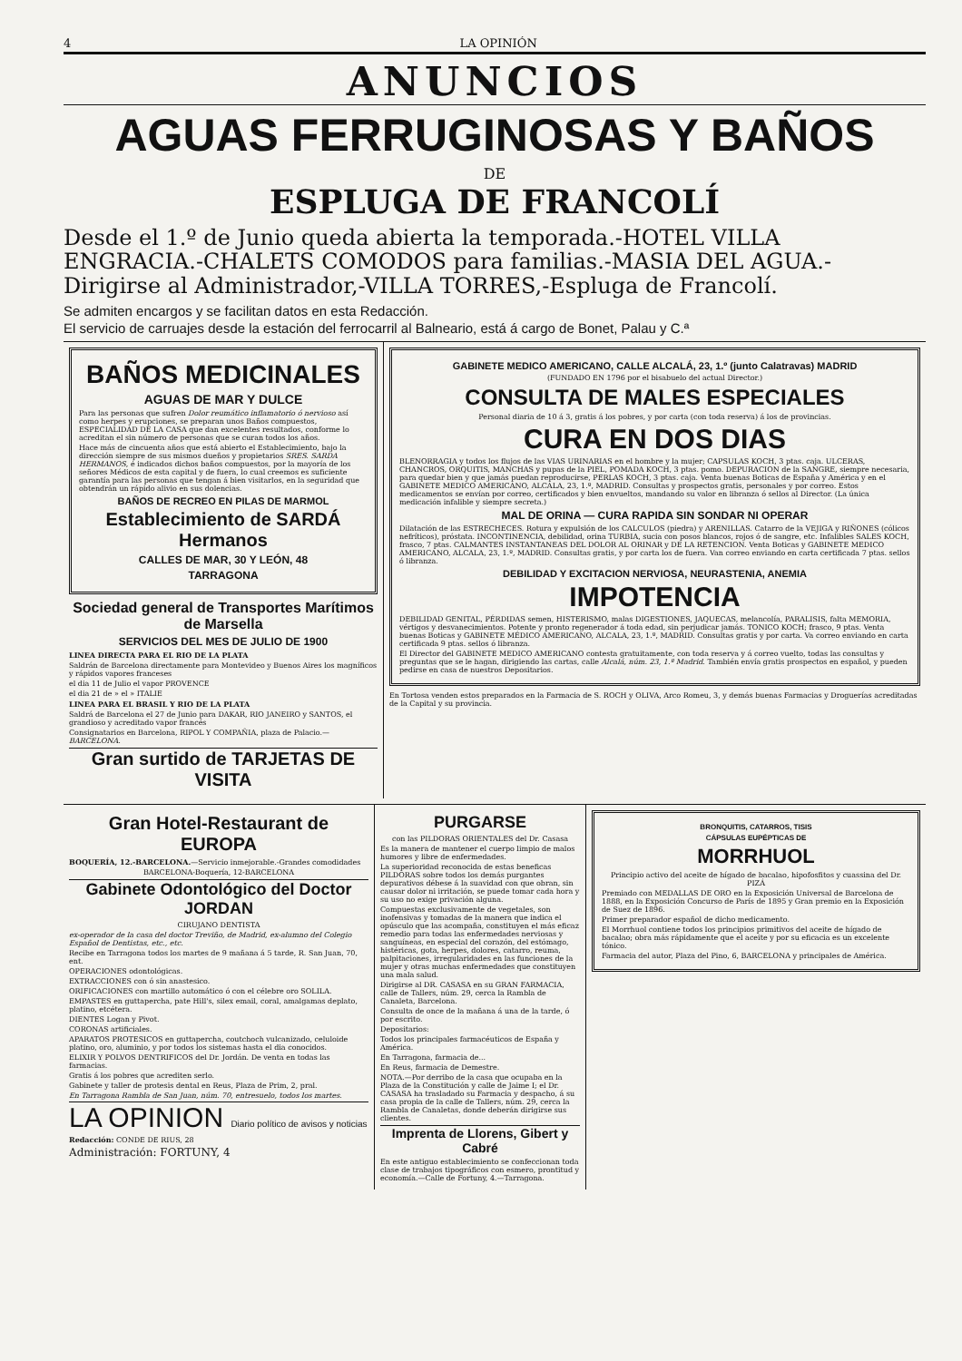4 LA OPINIÓN
ANUNCIOS
AGUAS FERRUGINOSAS Y BAÑOS
DE
ESPLUGA DE FRANCOLÍ
Desde el 1.º de Junio queda abierta la temporada.-HOTEL VILLA ENGRACIA.-CHALETS COMODOS para familias.-MASIA DEL AGUA.-Dirigirse al Administrador,-VILLA TORRES,-Espluga de Francolí.
Se admiten encargos y se facilitan datos en esta Redacción.
El servicio de carruajes desde la estación del ferrocarril al Balneario, está á cargo de Bonet, Palau y C.ª
BAÑOS MEDICINALES
AGUAS DE MAR Y DULCE
Para las personas que sufren Dolor reumático inflamatorio ó nervioso así como herpes y erupciones, se preparan unos Baños compuestos, ESPECIALIDAD DE LA CASA que dan excelentes resultados, conforme lo acreditan el sin número de personas que se curan todos los años.
Hace más de cincuenta años que está abierto el Establecimiento, bajo la dirección siempre de sus mismos dueños y propietarios SRES. SARDA HERMANOS, é indicados dichos baños compuestos, por la mayoría de los señores Médicos de esta capital y de fuera, lo cual creemos es suficiente garantía para las personas que tengan á bien visitarlos, en la seguridad que obtendrán un rápido alivio en sus dolencias.
BAÑOS DE RECREO EN PILAS DE MARMOL
Establecimiento de SARDÁ Hermanos
CALLES DE MAR, 30 Y LEÓN, 48
TARRAGONA
Sociedad general de Transportes Marítimos de Marsella
SERVICIOS DEL MES DE JULIO DE 1900
LINEA DIRECTA PARA EL RIO DE LA PLATA
Saldrán de Barcelona directamente para Montevideo y Buenos Aires los magníficos y rápidos vapores franceses
el dia 11 de Julio el vapor PROVENCE
el dia 21 de » el » ITALIE
LINEA PARA EL BRASIL Y RIO DE LA PLATA
Saldrá de Barcelona el 27 de Junio para DAKAR, RIO JANEIRO y SANTOS, el grandioso y acreditado vapor francés
Consignatarios en Barcelona, RIPOL Y COMPAÑIA, plaza de Palacio.—BARCELONA.
Gran surtido de TARJETAS DE VISITA
GABINETE MEDICO AMERICANO, CALLE ALCALÁ, 23, 1.º (junto Calatravas) MADRID
(FUNDADO EN 1796 por el bisabuelo del actual Director.)
CONSULTA DE MALES ESPECIALES
Personal diaria de 10 á 3, gratis á los pobres, y por carta (con toda reserva) á los de provincias.
CURA EN DOS DIAS
BLENORRAGIA y todos los flujos de las VIAS URINARIAS en el hombre y la mujer; CAPSULAS KOCH, 3 ptas. caja. ULCERAS, CHANCROS, ORQUITIS, MANCHAS y pupas de la PIEL, POMADA KOCH, 3 ptas. pomo. DEPURACION de la SANGRE, siempre necesaria, para quedar bien y que jamás puedan reproducirse, PERLAS KOCH, 3 ptas. caja. Venta buenas Boticas de España y América y en el GABINETE MEDICO AMERICANO, ALCALA, 23, 1.º, MADRID. Consultas y prospectos gratis, personales y por correo. Estos medicamentos se envían por correo, certificados y bien envueltos, mandando su valor en libranza ó sellos al Director. (La única medicación infalible y siempre secreta.)
MAL DE ORINA — CURA RAPIDA SIN SONDAR NI OPERAR
Dilatación de las ESTRECHECES. Rotura y expulsión de los CALCULOS (piedra) y ARENILLAS. Catarro de la VEJIGA y RIÑONES (cólicos nefríticos), próstata. INCONTINENCIA, debilidad, orina TURBIA, sucia con posos blancos, rojos ó de sangre, etc. Infalibles SALES KOCH, frasco, 7 ptas. CALMANTES INSTANTANEAS DEL DOLOR AL ORINAR y DE LA RETENCION. Venta Boticas y GABINETE MEDICO AMERICANO, ALCALA, 23, 1.º, MADRID. Consultas gratis, y por carta los de fuera. Van correo enviando en carta certificada 7 ptas. sellos ó libranza.
DEBILIDAD Y EXCITACION NERVIOSA, NEURASTENIA, ANEMIA
IMPOTENCIA
DEBILIDAD GENITAL, PÉRDIDAS semen, HISTERISMO, malas DIGESTIONES, JAQUECAS, melancolía, PARALISIS, falta MEMORIA, vértigos y desvanecimientos. Potente y pronto regenerador á toda edad, sin perjudicar jamás. TONICO KOCH; frasco, 9 ptas. Venta buenas Boticas y GABINETE MÉDICO AMERICANO, ALCALA, 23, 1.º, MADRID. Consultas gratis y por carta. Va correo enviando en carta certificada 9 ptas. sellos ó libranza.
El Director del GABINETE MEDICO AMERICANO contesta gratuitamente, con toda reserva y á correo vuelto, todas las consultas y preguntas que se le hagan, dirigiendo las cartas, calle Alcalá, núm. 23, 1.º Madrid. También envía gratis prospectos en español, y pueden pedirse en casa de nuestros Depositarios.
En Tortosa venden estos preparados en la Farmacia de S. ROCH y OLIVA, Arco Romeu, 3, y demás buenas Farmacias y Droguerías acreditadas de la Capital y su provincia.
Gran Hotel-Restaurant de EUROPA
BOQUERÍA, 12.-BARCELONA.—Servicio inmejorable.-Grandes comodidades
BARCELONA-Boquería, 12-BARCELONA
Gabinete Odontológico del Doctor JORDAN
CIRUJANO DENTISTA
ex-operador de la casa del doctor Treviño, de Madrid, ex-alumno del Colegio Español de Dentistas, etc., etc.
Recibe en Tarragona todos los martes de 9 mañana á 5 tarde, R. San Juan, 70, ent.
OPERACIONES odontológicas.
EXTRACCIONES con ó sin anastesico.
ORIFICACIONES con martillo automático ó con el célebre oro SOLILA.
EMPASTES en guttapercha, pate Hill's, silex email, coral, amalgamas deplato, platino, etcétera.
DIENTES Logan y Pivot.
CORONAS artificiales.
APARATOS PROTESICOS en guttapercha, coutchoch vulcanizado, celuloide platino, oro, aluminio, y por todos los sistemas hasta el dia conocidos.
ELIXIR Y POLVOS DENTRIFICOS del Dr. Jordán. De venta en todas las farmacias.
Gratis á los pobres que acrediten serlo.
Gabinete y taller de protesis dental en Reus, Plaza de Prim, 2, pral.
En Tarragona Rambla de San Juan, núm. 70, entresuelo, todos los martes.
LA OPINION Diario político de avisos y noticias
Redacción: CONDE DE RIUS, 28
Administración: FORTUNY, 4
PURGARSE
con las PILDORAS ORIENTALES del Dr. Casasa
Es la manera de mantener el cuerpo limpio de malos humores y libre de enfermedades.
La superioridad reconocida de estas beneficas PILDORAS sobre todos los demás purgantes depurativos débese á la suavidad con que obran, sin causar dolor ni irritación, se puede tomar cada hora y su uso no exige privación alguna.
Compuestas exclusivamente de vegetales, son inofensivas y tomadas de la manera que indica el opúsculo que las acompaña, constituyen el más eficaz remedio para todas las enfermedades nerviosas y sanguíneas, en especial del corazón, del estómago, histéricas, gota, herpes, dolores, catarro, reuma, palpitaciones, irregularidades en las funciones de la mujer y otras muchas enfermedades que constituyen una mala salud.
Dirigirse al DR. CASASA en su GRAN FARMACIA, calle de Tallers, núm. 29, cerca la Rambla de Canaleta, Barcelona.
Consulta de once de la mañana á una de la tarde, ó por escrito.
Depositarios:
Todos los principales farmacéuticos de España y América.
En Tarragona, farmacia de...
En Reus, farmacia de Demestre.
NOTA.—Por derribo de la casa que ocupaba en la Plaza de la Constitución y calle de Jaime I; el Dr. CASASA ha trasladado su Farmacia y despacho, á su casa propia de la calle de Tallers, núm. 29, cerca la Rambla de Canaletas, donde deberán dirigirse sus clientes.
Imprenta de Llorens, Gibert y Cabré
En este antiguo establecimiento se confeccionan toda clase de trabajos tipográficos con esmero, prontitud y economía.—Calle de Fortuny, 4.—Tarragona.
BRONQUITIS, CATARROS, TISIS
CÁPSULAS EUPÉPTICAS DE
MORRHUOL
Principio activo del aceite de hígado de bacalao, hipofosfitos y cuassina del Dr. PIZÁ
Premiado con MEDALLAS DE ORO en la Exposición Universal de Barcelona de 1888, en la Exposición Concurso de París de 1895 y Gran premio en la Exposición de Suez de 1896.
Primer preparador español de dicho medicamento.
El Morrhuol contiene todos los principios primitivos del aceite de hígado de bacalao; obra más rápidamente que el aceite y por su eficacia es un excelente tónico.
Farmacia del autor, Plaza del Pino, 6, BARCELONA y principales de América.